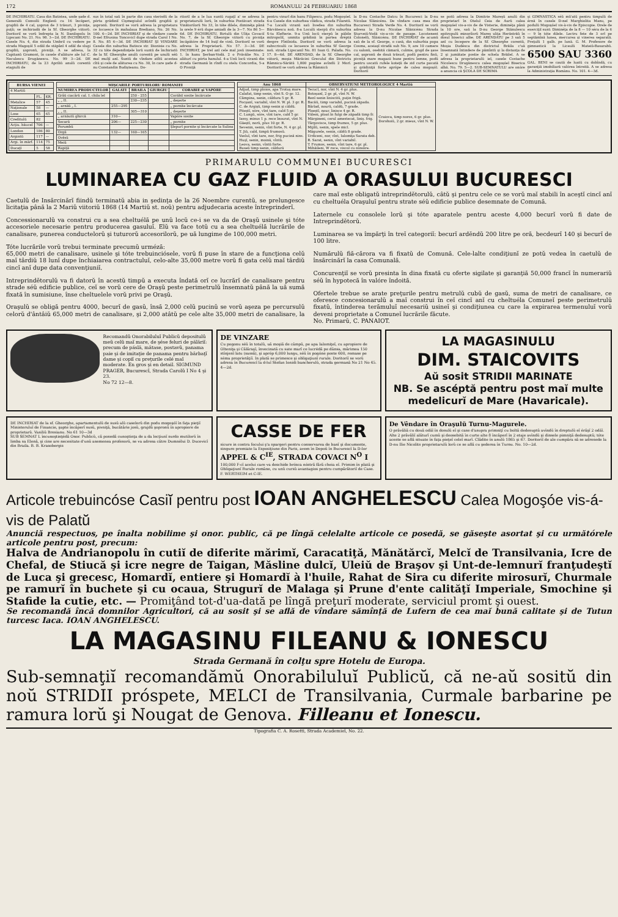172 ROMANULU 24 FEBRUARIU 1868
DE INCHIRIATU. Casa din Batistea, unde şade d. Generalŭ Consolŭ Englesŭ cu 16 încăperi, grajdiŭ de 4 caĭ, şopron de 3 trăsuri, 3 pivniţe, puţŭ; se inchiriadă de la Sf. Gheorghe viitorŭ. Doritoriĭ se vorŭ îndrepta la N. Danilopolu în Lipscani No. 21. No. 98. 3—2d. DE INCHIRIATU. Casele No. 4, din strada Umbriĭ cu vedere pe strada Magoşóĭ 5 odăĭ de stăpânĭ 4 odăĭ de slugi grajdiŭ, şopronŭ, pivniţă. A se adresa, la Capitanŭ Gramont, în casele d'alăture ale luĭ C. Neculescu Drugănescu. No. 99 3—2d. DE INCHIRIATU, de la 23 Apriliŭ anulŭ corentŭ etagiulŭ de
sus în total saŭ în parte din casa sterisdŭ de la pórta grădiniĭ Cişmegiuluĭ avîndŭ grajdiŭ şi şopronŭ. Doritoriĭ se vorŭ adresa la proprietara ce locuesce în mahalaua Brediano, No. 26 No. 100. 6—2d. DE INCHIRIAT şi de vîndare casele D-neĭ Efrusina Toncovicĭ dupe strada Carol I No. 8. No. 85 6—3d. DE INCHIRIAT ŞI VINDARE Casele din suburbia Batisce str. Dionisie cu No. 32 cu tóte dependinţele lorŭ suntŭ de închiriatŭ de la Sf. Gheorghe anulŭ corentŭ pe unulŭ séŭ maĭ mulţĭ anĭ. Suntŭ de vîndare atîtŭ acestea cîtŭ şi cele de alăturea cu No. 30, în care şade d-nu Constandin Budişteanu. Do-
ritoriĭ de a le lua suntŭ rugaţĭ a' se adresa la proprietarulŭ lorŭ, în suburbia Postăvari strada Vinătorilorŭ No 33, în tóte dilele, diminéţa până la orele 9 érŭ dupe amiadi de la 3—7. No 86 5—6d. DE INCHIRIATU. Birtulŭ din Uliţa Covaciĭ No. 7, de la Sf. Gheorgie viitorŭ cu pivniţa încăpătóre de 14 buţĭ de vinŭ. Doritoriĭ se vorŭ adresa la Proprietarŭ. No 57. 3—3d. DE INCHIRIAT, pe treĭ anĭ cele maĭ josŭ insemnate: 1. în hanu Şerban-Vodă. 2 o Prăvălie No. 2 alăturĭ cu pórta hanuluĭ. 4-a Unŭ locŭ viranŭ din strada Germană în rîndĭ cu otelu Concordia, 5-a O Pivniţă
pentru vinurĭ din hanu Filipescu. podu Mogoşóeĭ. 6-a Casele din suburbea vlădica, strada Filaretŭ. 7-a Localŭ viranŭ saŭ livedea din suburbia Bărvătescu noŭ. 8-a Loculŭ sterpŭ d'n suburbia S-tu Elefterie. 9-a Unŭ locŭ sterpŭ în păléle mitropoliĭ, unmita grădină în partea dréptă despre Fîntînida. Doritoriĭ se vorŭ adresa la subscrisulŭ ce locuesce în suburbia Sf George noŭ. strada Lipscanil No. 81 Ioan G. Palada. No. 17. 8—6d. DE ARENDAD, de la Sf. Gheorghe viitorŭ, moşia Mărăcini Greculuĭ din Districtu Râmnicu-Sărătŭ 1,800 pogóne avîndŭ 2 Morĭ. Doritoriĭ se vorŭ adresa la Râmnicŭ
la D-nu Costache Datcu în Bucuresci la D-nu Nicolae Slănicénu. De vîndare casa mea din Bucuresci Strada Verde No. 4. Doritoriĭ se vorŭ adresa la D-nu Nicolae Slănicénu Strada Şturveiŭ-Vodă vis-a-vis de pasage. Locotenent Colonelŭ, Slănicénu. DE INCHIRIAT de acumŭ saŭ de la sf. George, o casă, din suburbia popa Cosma, aceiaşĭ stradă sub No. 9, are 10 camere cu salonŭ, osebită cămară, culmie, grajd de şase caĭ, şopronŭ de două trăsurĭ, podŭ pentru finŭ, pivniţă mare magazii bune pentru lemne, podŭ pentru uscatŭ rufele koteţŭ de zid curte pavată şi grădiniţă forte aprópe de calea mogoşóĭ. Doritoriĭ
se potŭ adresa la Dimitrie Mareşŭ anulŭ din proprietarĭ în Otelul Ceia de Aurŭ calea mogoşóeĭ vis-a-vis de de Visterie, diminéţa până la 10 ore, saŭ la D-nu George Stănulescu epitropulŭ minorilorŭ Mareş uliţa Herăstrăŭ în dosul biserici albe. DE ARENDATU pe 3 saŭ 5 anĭ cu începere de la Sf. Gheorghe corentŭ, Moşia Dudésca din districtul Brăila c'uă însemnată întindere de pămîntŭ şi la distanţa de 2 şi jumătate postie de schela Brăileĭ. A se adresa la proprietarulŭ ieĭ, casele Costache Nicolescu Drugănescu calea mogoşóeĭ Biserica albă. No. 79. 5—2. SUB-SEMNATULU are onóre a anuncia că ŞCOLA DE SCRIMA
şi GIMNASTICA séŭ mŭ'atŭ pentru timpulŭ de érnă în casele D-neĭ Marghiolita Manu, pe podulŭ Mogoşóeĭ vis-à-vis de Episcopie. Orele de exerciţiĭ sunt: Diminéţa de la 8 — 10 séra de la 6 — 9 în tóte dilele. Lectru fete de 3 orĭ pe septămînă luneа, mercurea şi vinerea separată. Preţulŭ 1 galb. pe lună. G. M. Profesore de gimnastică la Liceulŭ Mateiŭ-Basarabŭ. 6500 SAU 3360 GAL. BENI se caută de luatŭ cu dobîndă, cu garanţiă imobiliară valórea întreită. A se adresa la Administraţia Romànu. No. 101. 4—3d.
| BURSA VIENEI | | |
| --- | --- | --- |
| 4 Martiŭ | | |
| | FL. | KR. |
| Metalice | 57 | 45 |
| Naţionale | 58 | — |
| Lose | 65 | 65 |
| Creditulŭ | 82 | |
| Acţiu. băuceĭ | 706 | — |
| London | 186 | 80 |
| Argintŭ | 117 | — |
| Argi. în mărf. | 114 | 75 |
| Ducaţĭ | 5 | 58 |
| MIŞCARILE PORTURILORU ROMANIEI | | | | |
| --- | --- | --- | --- | --- |
| NUMIREA PRODUCTELOR | GALATI | BRAILA | GIURGIU | CORABIE şi VAPÓRE |
| Grâŭ ciacârŭ cal. I. chila leĭ | | 250 - 255 | | Corăbiĭ sosite încărcate |
| „ „ II. | | 230—235 | | „ deşerte |
| „ arnăŭ „ I. | 255—295 | | | „ pornite încărcate |
| „ „ II. | | 305—310 | | „ deşerte |
| „ arnăutŭ ghircă | 310— | | | Vapóre sosite |
| Secară | 206— | 225—230 | | „ pornite |
| Porumbŭ | | | | Şlepurĭ pornite şi încărcate la Sulina |
| Orgŭ | 132— | 160—165 | | |
| Ovĕsŭ | | | | |
| Meiŭ | | | | |
| Rapiţă | | | | |
| Anu 1868 | OBSERVATIUNI METEOROLOGICE 4 Martiŭ | |
| --- | --- | --- |
| Adjud, timp ploios, apa Trotuş mare. Calafat, timp senin, vînt S. O gr. 12. Câmpina, senin, căldura 5 gr. R. Focşanĭ, variabil, vînt N. W. pl. 3 gr. R. C. de Argişŭ, timp senin şi căldŭ. Piteştĭ, sóre, vînt tare, cald 5 gr. C. Lungŭ, sóre, vînt tare, cald 5 gr. Iassy, minus 1 p. rece înourat, vînt N. Găeştĭ, norŭ, plus 10 gr. R. Sevenin, senin, vînt forte, N. 4 gr. pl. T. Jiŭ, cald, timpŭ frumosŭ. Vasluĭ, vînt tare, nor, frig pucină nins. Huşĭ, senin, moină, vîntŭ. Leova, senin, vîntŭ forte. Buseŭ timp senin, căldură | Tecucĭ, nor, vînt N. 4 gr. plus. Botoşanĭ, 2 gr. pl, vînt N. W. Renĭ senin liniscitŭ, puţin frigŭ. Bacăŭ, timp variabil, pucină zăpada. Bârlad, nourŭ, caldŭ, 7 grade. Ploeştĭ, nour, linisce 4 gr. R. Văleni, ploat în fulgi de zăpadă timp fr. Mărgineni, cerul amestecat, liniş. frig. Târgovisce, timp frumos, 5 gr. plus. Mijilŭ, senin, spele micĭ. Măgurele, senin, căldŭ 8 grade. Urdiceni, nor, vînt, Ialomiţa Sarata deb. R. Sarat, senin, vînt variabil. T. Frumos, senin, vînt tare, 6 gr. pl. Mihăileni, W roce, viscol cu ninsóre. | Craiova, timp noros, 6 gr. plus. Dorohoiŭ, 2 gr. mieus, vînt N. W. |
PRIMARULU COMMUNEI BUCURESCI
LUMINAREA CU GAZ FLUID A ORASULUI BUCURESCI
Caetulŭ de Insărcinărĭ fiindŭ terminatŭ abia in şedinţa de la 26 Noembre curentŭ, se prelungesce licitaţia până la 2 Mariŭ viitoriŭ 1868 (14 Martiŭ st. noŭ) pentru adjudecaria aceste întreprinderĭ.
Concessionarulŭ va construi cu a sea cheltuélă pe unŭ locŭ ce-i se va da de Oraşŭ usinele şi tóte accesoriele necesarie pentru producerea gasuluĭ. Elŭ va face totŭ cu a sea cheltuélă lucrările de canalisare, punerea conductelorŭ şi tuturorŭ accesorilorŭ, pe uă lungime de 100,000 metri.
Tóte lucrările vorŭ trebui terminate precumŭ urméză:
65,000 metri de canalisare, usinele şi tóte trebuinciósele, vorŭ fi puse în stare de a funcţiona celŭ maĭ târdiŭ 18 lunĭ dupe închiaiarea contractuluĭ, celo-alte 35,000 metre vorŭ fi gata celŭ maĭ târdiŭ cincĭ anĭ dupe data convenţiuniĭ.
Intreprindĕtorulŭ va fi datorŭ în acestŭ timpŭ a executa îndată orĭ ce lucrărĭ de canalisare pentru strade séŭ edificie publice, ceĭ se vorŭ cere de Oraşŭ peste perimetrulŭ însemnatŭ până la uă sumă fixată în sumisiune, înse cheltuelele vorŭ privi pe Oraşŭ.
Oraşulŭ se obligă pentru 4000, becurĭ de gasŭ, însă 2,000 celŭ pucinŭ se vorŭ aşeza pe percursulŭ celorŭ d'ântâiŭ 65,000 metri de canalisare, şi 2,000 atâtŭ pe cele alte 35,000 metri de canalisare, la care maĭ este obligatŭ intreprindĕtorulŭ, câtŭ şi pentru cele ce se vorŭ maĭ stabili în aceştĭ cincĭ anĭ cu cheltuéla Oraşuluĭ pentru strate séŭ edificie publice desemnate de Comună.
Laternele cu consolele lorŭ şi tóte aparatele pentru aceste 4,000 becurĭ vorŭ fi date de Intreprindĕtorŭ.
Luminarea se va împărţi în treĭ categoriĭ: becurĭ ardĕndŭ 200 litre pe oră, becdeurĭ 140 şi becurĭ de 100 litre.
Numărulŭ fiă-cărora va fi fixatŭ de Comună. Cele-lalte condiţiunĭ ze potŭ vedea în caetulŭ de însărcinărĭ la casa Comunală.
Concurenţiĭ se vorŭ presinta în dina fixată cu oferte sigilate şi garanţiă 50,000 francĭ în numerariŭ séŭ în hypotecă în valóre îndoită.
Ofertele trebue se arate preţurile pentru metrulŭ cubŭ de gasŭ, suma de metri de canalisare, ce oferesce concesionarulŭ a maĭ construi în ceĭ cincĭ anĭ cu cheltuéla Comuneĭ peste perimetrulŭ fixatŭ, întinderea terămuluĭ necesariŭ usineĭ şi condiţiunea cu care la expirarea termenuluĭ vorŭ deveni proprietate a Comuneĭ lucrările făcute.
No. Primarŭ, C. PANAIOT.
Recomandŭ Onorabiluluĭ Publicŭ depositulŭ meŭ celŭ maĭ mare, de şése feluri de pălăriĭ: precum de páslă, mătase, postavŭ, panama paie şi de imitaţie de panama pentru bărbaţĭ dame şi copiĭ cu preţurile celé maĭ moderate. En gros şi en detail. SIGMUND PRAGER, Bucurescĭ, Strada Carolŭ I No 4 şi 23.
No 72 12—8.
DE VINZARE
Cu pogonu séŭ în totalŭ, uă moşiă de câmpŭ, pe apa Ialomiţeĭ, cu apropiere de Olteniţa şi Călăraşĭ, învecinată cu sate marĭ ce lucrédă pe dânsa, mărimea 150 stînjenĭ latu (sassă), şi apróp 6,000 lungu, séŭ în pogóne poste 600, remase pe séma proprietăţiĭ. In plată se primesce şi obligaţiunĭ rurale. Doritoriĭ se vorŭ adresa în Bucurescĭ la d-luĭ Stefan Ionidi bancherulŭ, strada germană No 21 No 45. 4—2d.
LA MAGASINULU
DIM. STAICOVITS
Aŭ sosit STRIDII MARINATE
NB. Se ascéptă pentru post maĭ multe medelicurĭ de Mare (Havaricale).
DE INCHIRIAT de la sf. Gheorghe, apartamentulŭ de susŭ alŭ caselorŭ din podu mogoşóĭ în faţa pieţiĭ Ministeruluĭ de Financie, şapte încăperĭ susŭ, pivniţă, bucătărie josŭ, grajdŭ şopronŭ în apropiere de proprietarŭ. Vasiliŭ Bresianu. No 61 10—3d
SUB SEMNAT L încunoştinţédă Onor. Publicŭ, că posedă cunoştinţa de a da lecţiunĭ surdo mutilorŭ în limba sa Elenă, şi cine are necesitate d'unŭ asemenea profesorŭ, se va adresa către Dumnélui D. Ducevicĭ din Braila. B. B. Krasobergis
CASSE DE FER
sicure in contra focului ş'a spargeri pentru conservarea de banĭ şi documente, singure premiate la Esposiţiune din Paris, avem în Depoŭ în Bucurescĭ la D-lor
APPEL & C<sup>IE</sup>, STRADA COVACI N<sup>O</sup> I
100,000 F-cĭ acelui care va deschide brósca nóstră fără cheia eĭ. Primim în plată şi Obligaţiunĭ Rurale române, cu unŭ cursŭ avantagios pentru cumpărătoriĭ de Case. F. WERTHEIM et C-IE.
De Vêndare în Oraşulŭ Turnu-Magurele.
O prăvăliă cu două odăĭ în dosulŭ eĭ şi case d'asupra primniţĭ cu boltă dedesuptŭ avîndŭ în dreptulŭ eĭ érăşĭ 2 odăĭ. Alte 2 prăvăliĭ alăturĭ cumŭ şi deosebită în curte alte 8 încăperĭ în 2 etaje avîndŭ şi dinsele pimniţă dedesuptŭ; tóte aceste se află situate în faţa pieţeĭ celeĭ marĭ. Clădite în anulŭ 1865 şi 67. Doritoriĭ de ale cumpăra să se adresede la D-nu Ilie Nicolits proprietarulŭ lorŭ ce se află cu şederea în Turnu. No. 10—2d.
Articole trebuincóse Casiĭ pentru post IOAN ANGHELESCU Calea Mogoşóe vis-á-vis de Palatŭ
Anunciă respectuos, pe înalta nobilime şi onor. public, că pe lîngă celelalte articole ce posedă, se găseşte asortat şi cu următórele articole pentru post, precum:
Halva de Andrianopolu în cutiĭ de diferite mărimĭ, Caracatiţă, Mănătărcĭ, Melcĭ de Transilvania, Icre de Chefal, de Stiucă şi icre negre de Taigan, Măsline dulcĭ, Uleiŭ de Braşov şi Unt-de-lemnurĭ franţudeştĭ de Luca şi grecesc, Homardĭ, entiere şi Homardĭ à l'huile, Rahat de Sira cu diferite mirosurĭ, Churmale pe ramurĭ în buchete şi cu ocaua, Strugurĭ de Malaga şi Prune d'ente calităţĭ Imperiale, Smochine şi Stafide la cutie, etc. — Promiţând tot-d'ua-dată pe lîngă preţurĭ moderate, serviciul promt şi ouest.
Se recomandă încă domnilor Agricultori, că au sosit şi se află de vîndare sămînţă de Lufern de cea maĭ bună calitate şi de Tutun turcesc Iaca. IOAN ANGHELESCU.
LA MAGASINU FILEANU & IONESCU
Strada Germană în colţu spre Hotelu de Europa.
Sub-semnaţiĭ recomandămŭ Onorabiluluĭ Publicŭ, că ne-aŭ sositŭ din noŭ STRIDII próspete, MELCI de Transilvania, Curmale barbarine pe ramura lorŭ şi Nougat de Genova. Filleanu et Ionescu.
Tipografia C. A. Rosetti, Strada Academieĭ, No. 22.